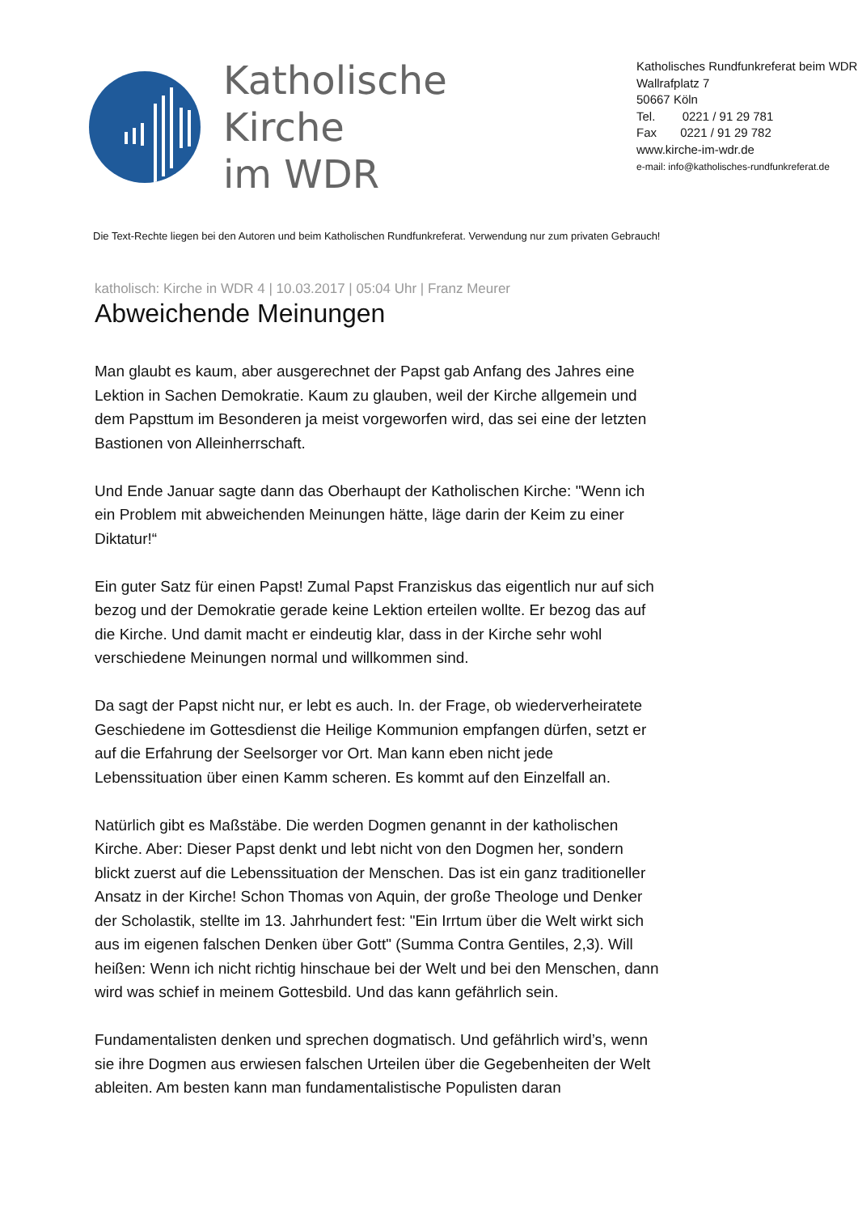Katholische Kirche
im WDR
Katholisches Rundfunkreferat beim WDR
Wallrafplatz 7
50667 Köln
Tel. 0221 / 91 29 781
Fax 0221 / 91 29 782
www.kirche-im-wdr.de
e-mail: info@katholisches-rundfunkreferat.de
Die Text-Rechte liegen bei den Autoren und beim Katholischen Rundfunkreferat. Verwendung nur zum privaten Gebrauch!
katholisch: Kirche in WDR 4 | 10.03.2017 | 05:04 Uhr | Franz Meurer
Abweichende Meinungen
Man glaubt es kaum, aber ausgerechnet der Papst gab Anfang des Jahres eine Lektion in Sachen Demokratie. Kaum zu glauben, weil der Kirche allgemein und dem Papsttum im Besonderen ja meist vorgeworfen wird, das sei eine der letzten Bastionen von Alleinherrschaft.
Und Ende Januar sagte dann das Oberhaupt der Katholischen Kirche: "Wenn ich ein Problem mit abweichenden Meinungen hätte, läge darin der Keim zu einer Diktatur!“
Ein guter Satz für einen Papst! Zumal Papst Franziskus das eigentlich nur auf sich bezog und der Demokratie gerade keine Lektion erteilen wollte. Er bezog das auf die Kirche. Und damit macht er eindeutig klar, dass in der Kirche sehr wohl verschiedene Meinungen normal und willkommen sind.
Da sagt der Papst nicht nur, er lebt es auch. In. der Frage, ob wiederverheiratete Geschiedene im Gottesdienst die Heilige Kommunion empfangen dürfen, setzt er auf die Erfahrung der Seelsorger vor Ort. Man kann eben nicht jede Lebenssituation über einen Kamm scheren. Es kommt auf den Einzelfall an.
Natürlich gibt es Maßstäbe. Die werden Dogmen genannt in der katholischen Kirche. Aber: Dieser Papst denkt und lebt nicht von den Dogmen her, sondern blickt zuerst auf die Lebenssituation der Menschen. Das ist ein ganz traditioneller Ansatz in der Kirche! Schon Thomas von Aquin, der große Theologe und Denker der Scholastik, stellte im 13. Jahrhundert fest: "Ein Irrtum über die Welt wirkt sich aus im eigenen falschen Denken über Gott" (Summa Contra Gentiles, 2,3). Will heißen: Wenn ich nicht richtig hinschaue bei der Welt und bei den Menschen, dann wird was schief in meinem Gottesbild. Und das kann gefährlich sein.
Fundamentalisten denken und sprechen dogmatisch. Und gefährlich wird’s, wenn sie ihre Dogmen aus erwiesen falschen Urteilen über die Gegebenheiten der Welt ableiten. Am besten kann man fundamentalistische Populisten daran